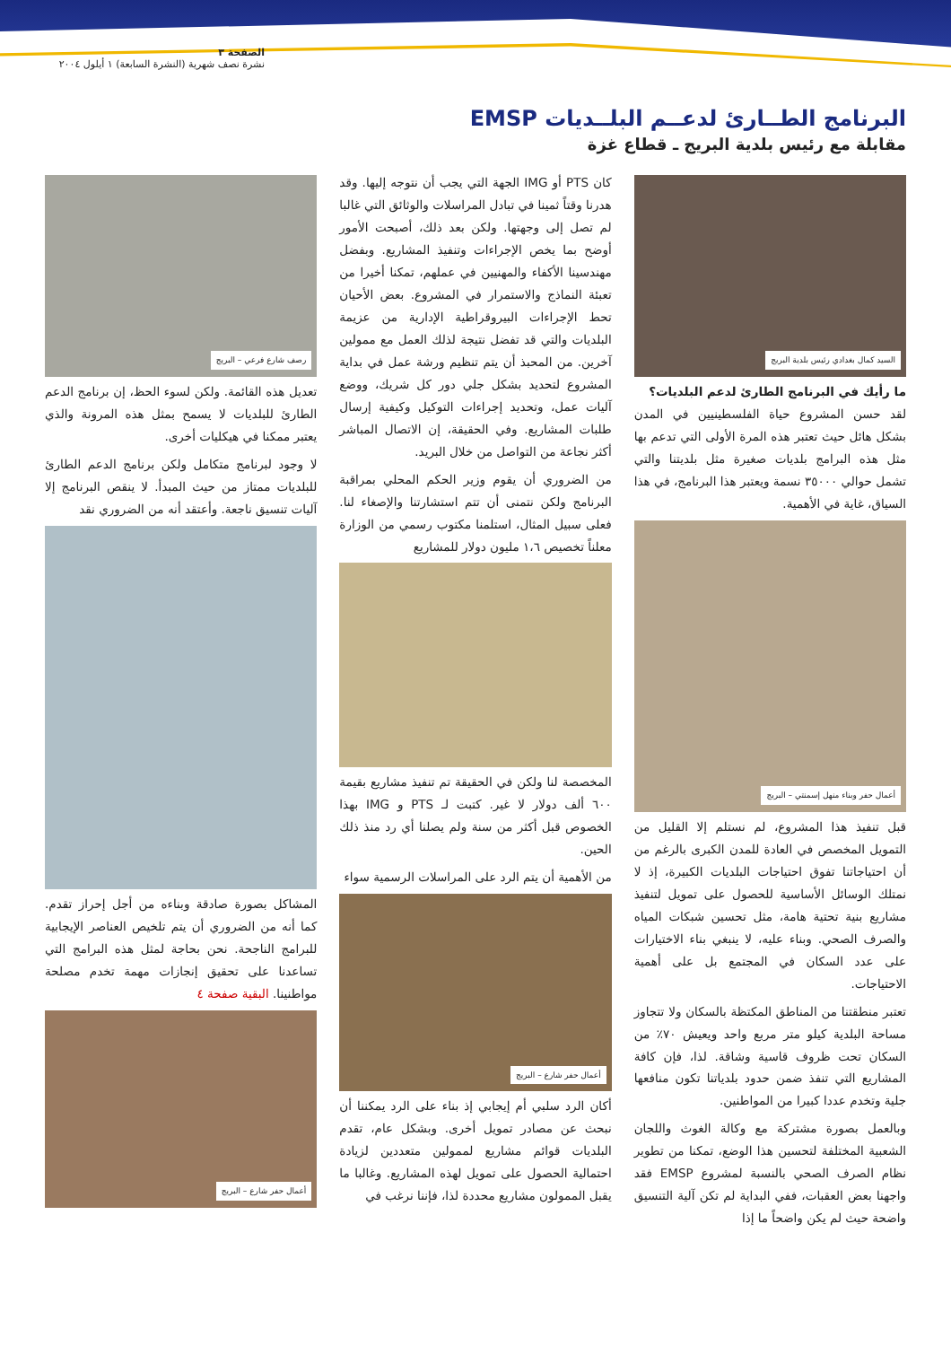الصفحة ٣
نشرة نصف شهرية (النشرة السابعة) ١ أيلول ٢٠٠٤
البرنامج الطــارئ لدعــم البلــديات EMSP
مقابلة مع رئيس بلدية البريج ـ قطاع غزة
السيد كمال بغدادي رئيس بلدية البريج
ما رأيك في البرنامج الطارئ لدعم البلديات؟
لقد حسن المشروع حياة الفلسطينيين في المدن بشكل هائل حيث تعتبر هذه المرة الأولى التي تدعم بها مثل هذه البرامج بلديات صغيرة مثل بلديتنا والتي تشمل حوالي ٣٥٠٠٠ نسمة ويعتبر هذا البرنامج، في هذا السياق، غاية في الأهمية.
أعمال حفر وبناء منهل إسمنتي – البريج
قبل تنفيذ هذا المشروع، لم نستلم إلا القليل من التمويل المخصص في العادة للمدن الكبرى بالرغم من أن احتياجاتنا تفوق احتياجات البلديات الكبيرة، إذ لا نمتلك الوسائل الأساسية للحصول على تمويل لتنفيذ مشاريع بنية تحتية هامة، مثل تحسين شبكات المياه والصرف الصحي. وبناء عليه، لا ينبغي بناء الاختيارات على عدد السكان في المجتمع بل على أهمية الاحتياجات.
تعتبر منطقتنا من المناطق المكتظة بالسكان ولا تتجاوز مساحة البلدية كيلو متر مربع واحد ويعيش ٧٠٪ من السكان تحت ظروف قاسية وشاقة. لذا، فإن كافة المشاريع التي تنفذ ضمن حدود بلدياتنا تكون منافعها جلية وتخدم عددا كبيرا من المواطنين.
وبالعمل بصورة مشتركة مع وكالة الغوث واللجان الشعبية المختلفة لتحسين هذا الوضع، تمكنا من تطوير نظام الصرف الصحي بالنسبة لمشروع EMSP فقد واجهنا بعض العقبات، ففي البداية لم تكن آلية التنسيق واضحة حيث لم يكن واضحاً ما إذا
كان PTS أو IMG الجهة التي يجب أن نتوجه إليها. وقد هدرنا وقتاً ثمينا في تبادل المراسلات والوثائق التي غالبا لم تصل إلى وجهتها. ولكن بعد ذلك، أصبحت الأمور أوضح بما يخص الإجراءات وتنفيذ المشاريع. وبفضل مهندسينا الأكفاء والمهنيين في عملهم، تمكنا أخيرا من تعبئة النماذج والاستمرار في المشروع. بعض الأحيان تحط الإجراءات البيروقراطية الإدارية من عزيمة البلديات والتي قد تفضل نتيجة لذلك العمل مع ممولين آخرين. من المحبذ أن يتم تنظيم ورشة عمل في بداية المشروع لتحديد بشكل جلي دور كل شريك، ووضع آليات عمل، وتحديد إجراءات التوكيل وكيفية إرسال طلبات المشاريع. وفي الحقيقة، إن الاتصال المباشر أكثر نجاعة من التواصل من خلال البريد.
من الضروري أن يقوم وزير الحكم المحلي بمراقبة البرنامج ولكن نتمنى أن تتم استشارتنا والإصغاء لنا. فعلى سبيل المثال، استلمنا مكتوب رسمي من الوزارة معلناً تخصيص ١،٦ مليون دولار للمشاريع
المخصصة لنا ولكن في الحقيقة تم تنفيذ مشاريع بقيمة ٦٠٠ ألف دولار لا غير. كتبت لـ PTS و IMG بهذا الخصوص قبل أكثر من سنة ولم يصلنا أي رد منذ ذلك الحين.
من الأهمية أن يتم الرد على المراسلات الرسمية سواء
أعمال حفر شارع – البريج
أكان الرد سلبي أم إيجابي إذ بناء على الرد يمكننا أن نبحث عن مصادر تمويل أخرى. وبشكل عام، تقدم البلديات قوائم مشاريع لممولين متعددين لزيادة احتمالية الحصول على تمويل لهذه المشاريع. وغالبا ما يقبل الممولون مشاريع محددة لذا، فإننا نرغب في
رصف شارع فرعي – البريج
تعديل هذه القائمة. ولكن لسوء الحظ، إن برنامج الدعم الطارئ للبلديات لا يسمح بمثل هذه المرونة والذي يعتبر ممكنا في هيكليات أخرى.
لا وجود لبرنامج متكامل ولكن برنامج الدعم الطارئ للبلديات ممتاز من حيث المبدأ. لا ينقص البرنامج إلا آليات تنسيق ناجعة. وأعتقد أنه من الضروري نقد
المشاكل بصورة صادقة وبناءه من أجل إحراز تقدم. كما أنه من الضروري أن يتم تلخيص العناصر الإيجابية للبرامج الناجحة. نحن بحاجة لمثل هذه البرامج التي تساعدنا على تحقيق إنجازات مهمة تخدم مصلحة مواطنينا. البقية صفحة ٤
أعمال حفر شارع – البريج